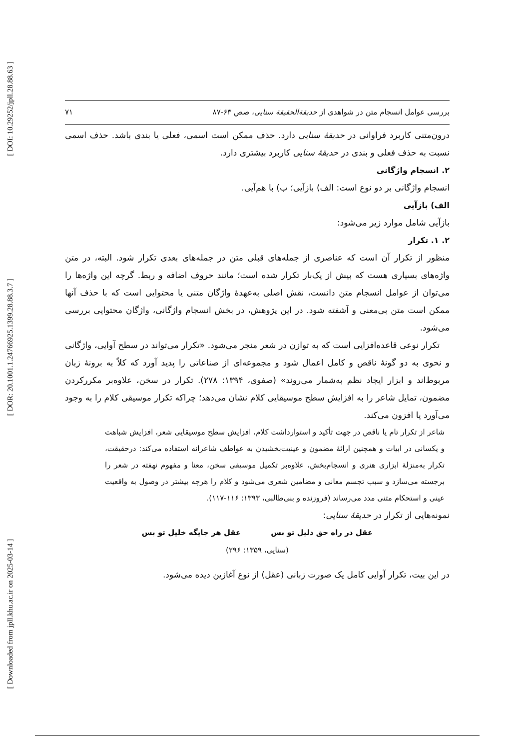[ DOI: 10.29252/jpll.28.88.63 ]
[ DOR: 20.1001.1.24766925.1399.28.88.3.7 ]
[ Downloaded from jpll.khu.ac.ir on 2025-03-14 ]
بررسی عوامل انسجام متن در شواهدی از حدیقة‌الحقیقة سنایی، صص ۶۳-۸۷ ۷۱
درون‌متنی کاربرد فراوانی در حدیقهٔ سنایی دارد. حذف ممکن است اسمی، فعلی یا بندی باشد. حذف اسمی نسبت به حذف فعلی و بندی در حدیقهٔ سنایی کاربرد بیشتری دارد.
۲. انسجام واژگانی
انسجام واژگانی بر دو نوع است: الف) بازآیی؛ ب) با هم‌آیی.
الف) بازآیی
بازآیی شامل موارد زیر می‌شود:
۲. ۱. تکرار
منظور از تکرار آن است که عناصری از جمله‌های قبلی متن در جمله‌های بعدی تکرار شود. البته، در متن واژه‌های بسیاری هست که بیش از یک‌بار تکرار شده است؛ مانند حروف اضافه و ربط. گرچه این واژه‌ها را می‌توان از عوامل انسجام متن دانست، نقش اصلی به‌عهدهٔ واژگان متنی یا محتوایی است که با حذف آنها ممکن است متن بی‌معنی و آشفته شود. در این پژوهش، در بخش انسجام واژگانی، واژگان محتوایی بررسی می‌شود.
تکرار نوعی قاعده‌افزایی است که به توازن در شعر منجر می‌شود. «تکرار می‌تواند در سطح آوایی، واژگانی و نحوی به دو گونهٔ ناقص و کامل اعمال شود و مجموعه‌ای از صناعاتی را پدید آورد که کلاً به برونهٔ زبان مربوط‌اند و ابزار ایجاد نظم به‌شمار می‌روند» (صفوی، ۱۳۹۴: ۲۷۸). تکرار در سخن، علاوه‌بر مکررکردن مضمون، تمایل شاعر را به افزایش سطح موسیقایی کلام نشان می‌دهد؛ چراکه تکرار موسیقی کلام را به وجود می‌آورد یا افزون می‌کند.
شاعر از تکرار تام یا ناقص در جهت تأکید و استوارداشت کلام، افزایش سطح موسیقایی شعر، افزایش شباهت و یکسانی در ابیات و همچنین ارائهٔ مضمون و عینیت‌بخشیدن به عواطف شاعرانه استفاده می‌کند: درحقیقت، تکرار به‌منزلهٔ ابزاری هنری و انسجام‌بخش، علاوه‌بر تکمیل موسیقی سخن، معنا و مفهوم نهفته در شعر را برجسته می‌سازد و سبب تجسم معانی و مضامین شعری می‌شود و کلام را هرچه بیشتر در وصول به واقعیت عینی و استحکام متنی مدد می‌رساند (فروزنده و بنی‌طالبی، ۱۳۹۳: ۱۱۶-۱۱۷).
نمونه‌هایی از تکرار در حدیقهٔ سنایی:
عقل در راه حق دلیل تو بس عقل هر جایگه خلیل تو بس
(سنایی، ۱۳۵۹: ۲۹۶)
در این بیت، تکرار آوایی کامل یک صورت زبانی (عقل) از نوع آغازین دیده می‌شود.